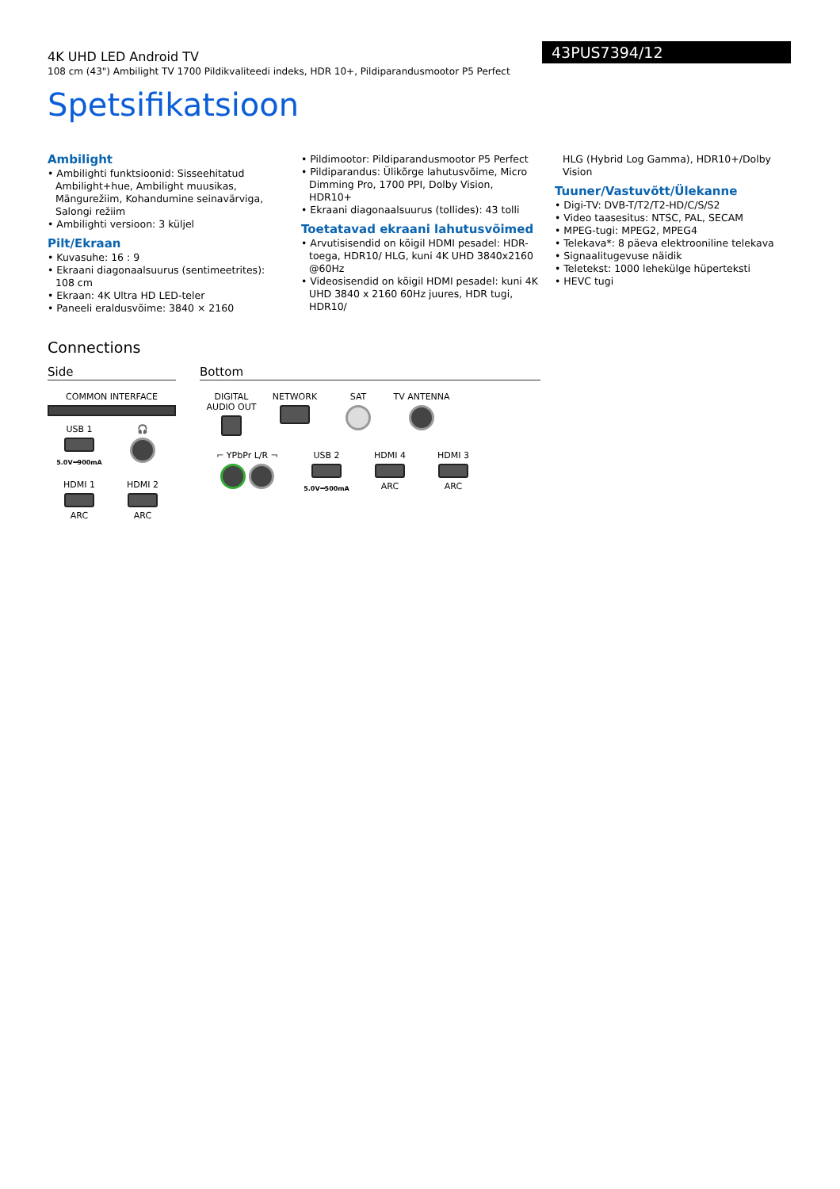4K UHD LED Android TV
108 cm (43") Ambilight TV 1700 Pildikvaliteedi indeks, HDR 10+, Pildiparandusmootor P5 Perfect
43PUS7394/12
Spetsifikatsioon
Ambilight
• Ambilighti funktsioonid: Sisseehitatud Ambilight+hue, Ambilight muusikas, Mängurežiim, Kohandumine seinavärviga, Salongi režiim
• Ambilighti versioon: 3 küljel
Pilt/Ekraan
• Kuvasuhe: 16 : 9
• Ekraani diagonaalsuurus (sentimeetrites): 108 cm
• Ekraan: 4K Ultra HD LED-teler
• Paneeli eraldusvõime: 3840 × 2160
• Pildimootor: Pildiparandusmootor P5 Perfect
• Pildiparandus: Ülikõrge lahutusvõime, Micro Dimming Pro, 1700 PPI, Dolby Vision, HDR10+
• Ekraani diagonaalsuurus (tollides): 43 tolli
Toetatavad ekraani lahutusvõimed
• Arvutisisendid on kõigil HDMI pesadel: HDR-toega, HDR10/ HLG, kuni 4K UHD 3840x2160 @60Hz
• Videosisendid on kõigil HDMI pesadel: kuni 4K UHD 3840 x 2160 60Hz juures, HDR tugi, HDR10/
HLG (Hybrid Log Gamma), HDR10+/Dolby Vision
Tuuner/Vastuvõtt/Ülekanne
• Digi-TV: DVB-T/T2/T2-HD/C/S/S2
• Video taasesitus: NTSC, PAL, SECAM
• MPEG-tugi: MPEG2, MPEG4
• Telekava*: 8 päeva elektrooniline telekava
• Signaalitugevuse näidik
• Teletekst: 1000 lehekülge hüperteksti
• HEVC tugi
Connections
Side
COMMON INTERFACE
USB 1
5.0V⎓900mA
🎧
HDMI 1
ARC
HDMI 2
ARC
Bottom
DIGITAL AUDIO OUT
NETWORK SAT TV ANTENNA
⌐ YPbPr L/R ¬
USB 2
5.0V⎓500mA
HDMI 4
ARC
HDMI 3
ARC